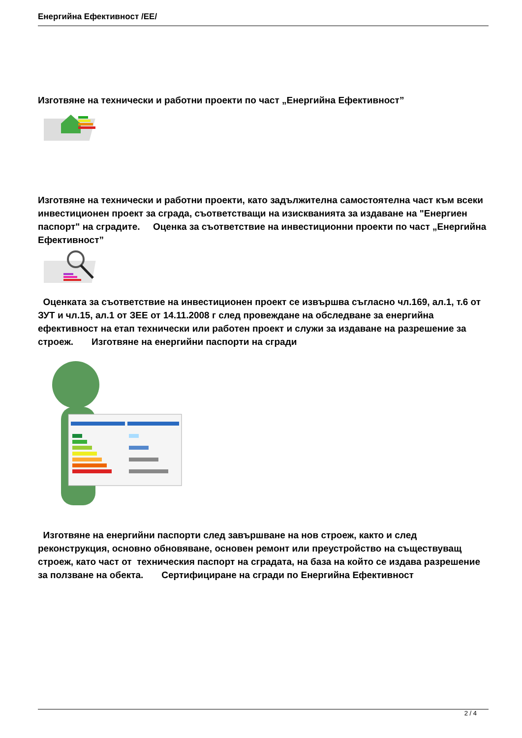Енергийна Ефективност /ЕЕ/
Изготвяне на технически и работни проекти по част „Енергийна Ефективност”
Изготвяне на технически и работни проекти, като задължителна самостоятелна част към всеки инвестиционен проект за сграда, съответстващи на изискванията за издаване на "Енергиен паспорт" на сградите. Оценка за съответствие на инвестиционни проекти по част „Енергийна Ефективност”
Оценката за съответствие на инвестиционен проект се извършва съгласно чл.169, ал.1, т.6 от ЗУТ и чл.15, ал.1 от ЗЕЕ от 14.11.2008 г след провеждане на обследване за енергийна ефективност на етап технически или работен проект и служи за издаване на разрешение за строеж. Изготвяне на енергийни паспорти на сгради
Изготвяне на енергийни паспорти след завършване на нов строеж, както и след реконструкция, основно обновяване, основен ремонт или преустройство на съществуващ строеж, като част от техническия паспорт на сградата, на база на който се издава разрешение за ползване на обекта. Сертифициране на сгради по Енергийна Ефективност
2 / 4